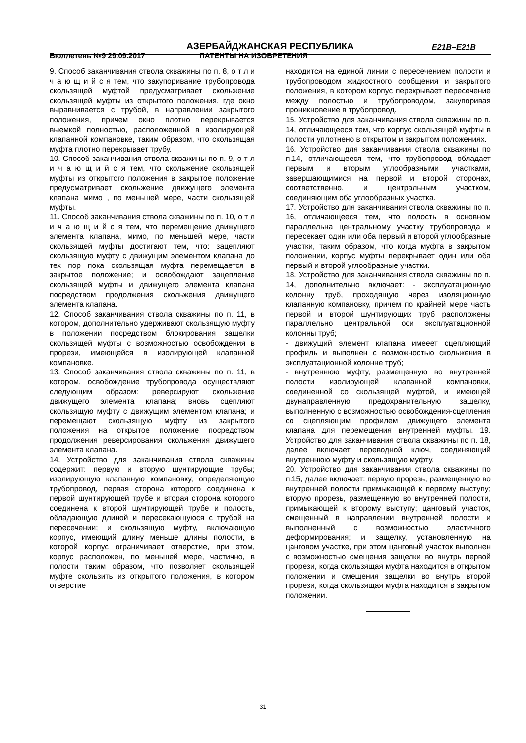АЗЕРБАЙДЖАНСКАЯ РЕСПУБЛИКА E21B–E21B
Бюллетень №9 29.09.2017 ПАТЕНТЫ НА ИЗОБРЕТЕНИЯ
9. Способ заканчивания ствола скважины по п. 8, о т л и ч а ю щ и й с я тем, что закупоривание трубопровода скользящей муфтой предусматривает скольжение скользящей муфты из открытого положения, где окно выравнивается с трубой, в направлении закрытого положения, причем окно плотно перекрывается выемкой полностью, расположенной в изолирующей клапанной компановке, таким образом, что скользящая муфта плотно перекрывает трубу.
10. Способ заканчивания ствола скважины по п. 9, о т л и ч а ю щ и й с я тем, что скольжение скользящей муфты из открытого положения в закрытое положение предусматривает скольжение движущего элемента клапана мимо , по меньшей мере, части скользящей муфты.
11. Способ заканчивания ствола скважины по п. 10, о т л и ч а ю щ и й с я тем, что перемещение движущего элемента клапана, мимо, по меньшей мере, части скользящей муфты достигают тем, что: зацепляют скользящую муфту с движущим элементом клапана до тех пор пока скользящая муфта перемещается в закрытое положение; и освобождают зацепление скользящей муфты и движущего элемента клапана посредством продолжения скольжения движущего элемента клапана.
12. Способ заканчивания ствола скважины по п. 11, в котором, дополнительно удерживают скользящую муфту в положении посредством блокирования защелки скользящей муфты с возможностью освобождения в прорези, имеющейся в изолирующей клапанной компановке.
13. Способ заканчивания ствола скважины по п. 11, в котором, освобождение трубопровода осуществляют следующим образом: реверсируют скольжение движущего элемента клапана; вновь сцепляют скользящую муфту с движущим элементом клапана; и перемещают скользящую муфту из закрытого положения на открытое положение посредством продолжения реверсирования скольжения движущего элемента клапана.
14. Устройство для заканчивания ствола скважины содержит: первую и вторую шунтирующие трубы; изолирующую клапанную компановку, определяющую трубопровод, первая сторона которого соединена к первой шунтирующей трубе и вторая сторона которого соединена к второй шунтирующей трубе и полость, обладающую длиной и пересекающуюся с трубой на пересечении; и скользящую муфту, включающую корпус, имеющий длину меньше длины полости, в которой корпус ограничивает отверстие, при этом, корпус расположен, по меньшей мере, частично, в полости таким образом, что позволяет скользящей муфте скользить из открытого положения, в котором отверстие
находится на единой линии с пересечением полости и трубопроводом жидкостного сообщения и закрытого положения, в котором корпус перекрывает пересечение между полостью и трубопроводом, закупоривая проникновение в трубопровод.
15. Устройство для заканчивания ствола скважины по п. 14, отличающееся тем, что корпус скользящей муфты в полости уплотнено в открытом и закрытом положениях.
16. Устройство для заканчивания ствола скважины по п.14, отличающееся тем, что трубопровод обладает первым и вторым углообразными участками, завершающимися на первой и второй сторонах, соответственно, и центральным участком, соединяющим оба углообразных участка.
17. Устройство для заканчивания ствола скважины по п. 16, отличающееся тем, что полость в основном параллельна центральному участку трубопровода и пересекает один или оба первый и второй углообразные участки, таким образом, что когда муфта в закрытом положении, корпус муфты перекрывает один или оба первый и второй углообразные участки.
18. Устройство для заканчивания ствола скважины по п. 14, дополнительно включает: - эксплуатационную колонну труб, проходящую через изоляционную клапанную компановку, причем по крайней мере часть первой и второй шунтирующих труб расположены параллельно центральной оси эксплуатационной колонны труб;
- движущий элемент клапана имееет сцепляющий профиль и выполнен с возможностью скольжения в эксплуатационной колонне труб;
- внутреннюю муфту, размещенную во внутренней полости изолирующей клапанной компановки, соединенной со скользящей муфтой, и имеющей двунаправленную предохранительную защелку, выполненную с возможностью освобождения-сцепления со сцепляющим профилем движущего элемента клапана для перемещения внутренней муфты. 19. Устройство для заканчивания ствола скважины по п. 18, далее включает переводной ключ, соединяющий внутреннюю муфту и скользящую муфту.
20. Устройство для заканчивания ствола скважины по п.15, далее включает: первую прорезь, размещенную во внутренней полости примыкающей к первому выступу; вторую прорезь, размещенную во внутренней полости, примыкающей к второму выступу; цанговый участок, смещенный в направлении внутренней полости и выполненный с возможностью эластичного деформирования; и защелку, установленную на цанговом участке, при этом цанговый участок выполнен с возможностью смещения защелки во внутрь первой прорези, когда скользящая муфта находится в открытом положении и смещения защелки во внутрь второй прорези, когда скользящая муфта находится в закрытом положении.
31